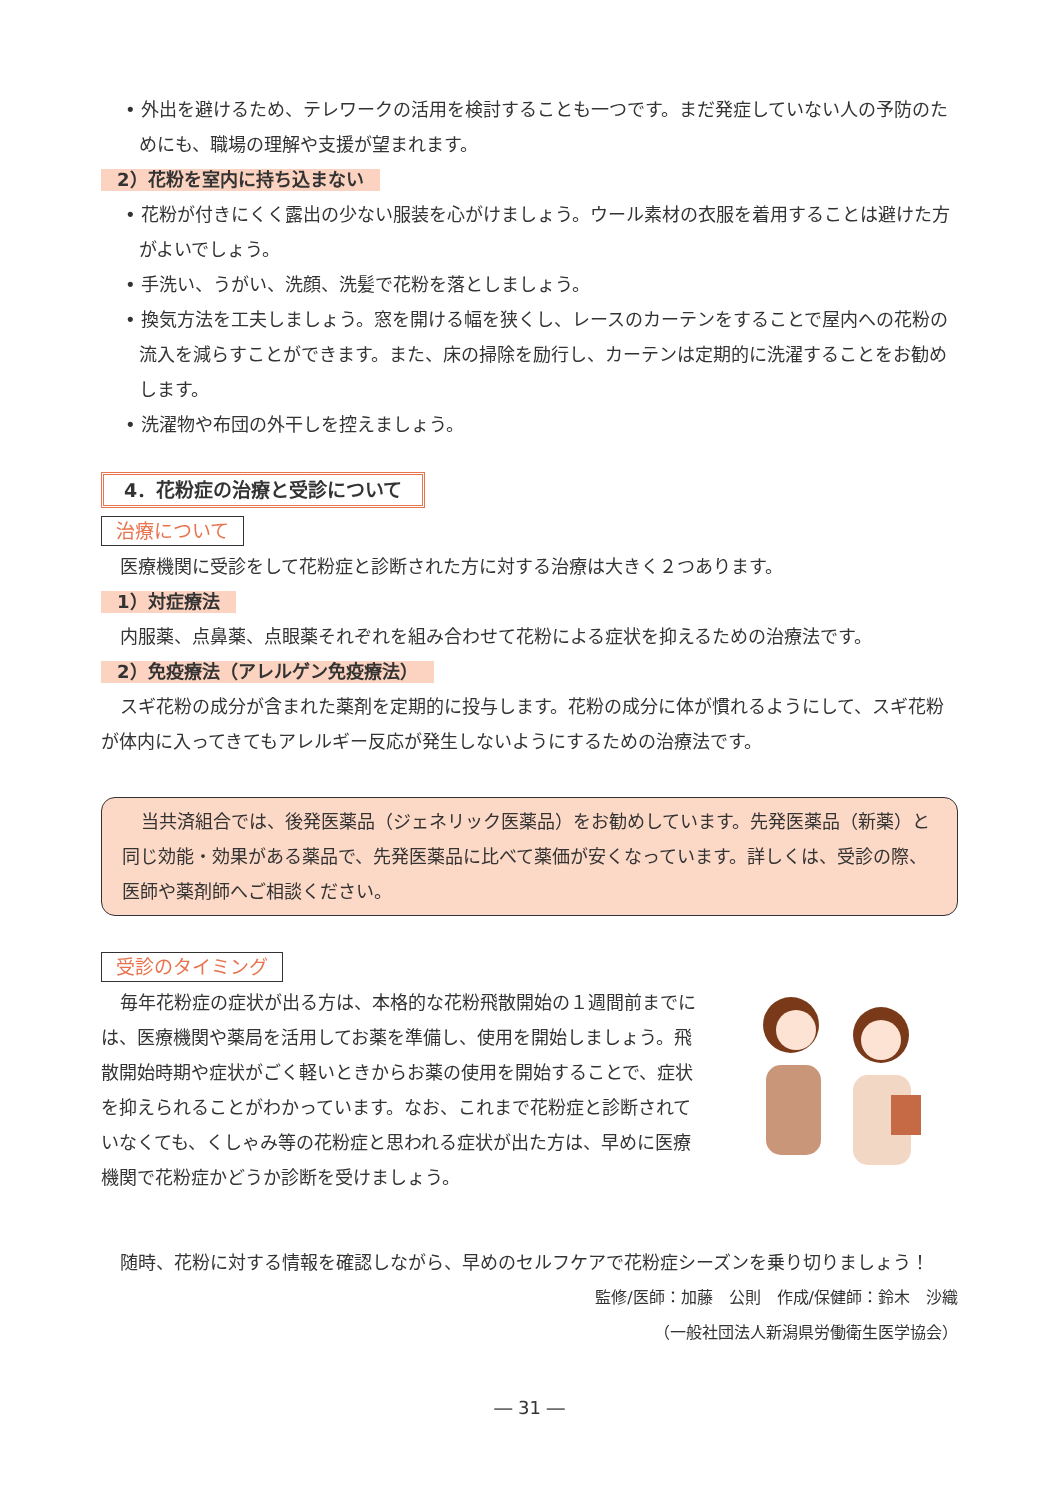• 外出を避けるため、テレワークの活用を検討することも一つです。まだ発症していない人の予防のためにも、職場の理解や支援が望まれます。
2）花粉を室内に持ち込まない
• 花粉が付きにくく露出の少ない服装を心がけましょう。ウール素材の衣服を着用することは避けた方がよいでしょう。
• 手洗い、うがい、洗顔、洗髪で花粉を落としましょう。
• 換気方法を工夫しましょう。窓を開ける幅を狭くし、レースのカーテンをすることで屋内への花粉の流入を減らすことができます。また、床の掃除を励行し、カーテンは定期的に洗濯することをお勧めします。
• 洗濯物や布団の外干しを控えましょう。
4．花粉症の治療と受診について
治療について
医療機関に受診をして花粉症と診断された方に対する治療は大きく２つあります。
1）対症療法
内服薬、点鼻薬、点眼薬それぞれを組み合わせて花粉による症状を抑えるための治療法です。
2）免疫療法（アレルゲン免疫療法）
スギ花粉の成分が含まれた薬剤を定期的に投与します。花粉の成分に体が慣れるようにして、スギ花粉が体内に入ってきてもアレルギー反応が発生しないようにするための治療法です。
当共済組合では、後発医薬品（ジェネリック医薬品）をお勧めしています。先発医薬品（新薬）と同じ効能・効果がある薬品で、先発医薬品に比べて薬価が安くなっています。詳しくは、受診の際、医師や薬剤師へご相談ください。
受診のタイミング
毎年花粉症の症状が出る方は、本格的な花粉飛散開始の１週間前までには、医療機関や薬局を活用してお薬を準備し、使用を開始しましょう。飛散開始時期や症状がごく軽いときからお薬の使用を開始することで、症状を抑えられることがわかっています。なお、これまで花粉症と診断されていなくても、くしゃみ等の花粉症と思われる症状が出た方は、早めに医療機関で花粉症かどうか診断を受けましょう。
随時、花粉に対する情報を確認しながら、早めのセルフケアで花粉症シーズンを乗り切りましょう！
監修/医師：加藤　公則　作成/保健師：鈴木　沙織
（一般社団法人新潟県労働衛生医学協会）
― 31 ―